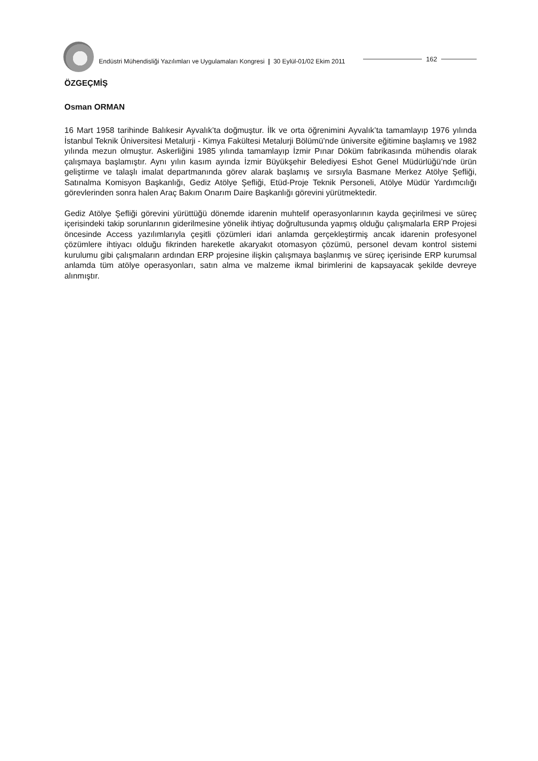Endüstri Mühendisliği Yazılımları ve Uygulamaları Kongresi | 30 Eylül-01/02 Ekim 2011
162
ÖZGEÇMİŞ
Osman ORMAN
16 Mart 1958 tarihinde Balıkesir Ayvalık’ta doğmuştur. İlk ve orta öğrenimini Ayvalık’ta tamamlayıp 1976 yılında İstanbul Teknik Üniversitesi Metalurji - Kimya Fakültesi Metalurji Bölümü’nde üniversite eğitimine başlamış ve 1982 yılında mezun olmuştur. Askerliğini 1985 yılında tamamlayıp İzmir Pınar Döküm fabrikasında mühendis olarak çalışmaya başlamıştır. Aynı yılın kasım ayında İzmir Büyükşehir Belediyesi Eshot Genel Müdürlüğü’nde ürün geliştirme ve talaşlı imalat departmanında görev alarak başlamış ve sırsıyla Basmane Merkez Atölye Şefliği, Satınalma Komisyon Başkanlığı, Gediz Atölye Şefliği, Etüd-Proje Teknik Personeli, Atölye Müdür Yardımcılığı görevlerinden sonra halen Araç Bakım Onarım Daire Başkanlığı görevini yürütmektedir.
Gediz Atölye Şefliği görevini yürüttüğü dönemde idarenin muhtelif operasyonlarının kayda geçirilmesi ve süreç içerisindeki takip sorunlarının giderilmesine yönelik ihtiyaç doğrultusunda yapmış olduğu çalışmalarla ERP Projesi öncesinde Access yazılımlarıyla çeşitli çözümleri idari anlamda gerçekleştirmiş ancak idarenin profesyonel çözümlere ihtiyacı olduğu fikrinden hareketle akaryakıt otomasyon çözümü, personel devam kontrol sistemi kurulumu gibi çalışmaların ardından ERP projesine ilişkin çalışmaya başlanmış ve süreç içerisinde ERP kurumsal anlamda tüm atölye operasyonları, satın alma ve malzeme ikmal birimlerini de kapsayacak şekilde devreye alınmıştır.